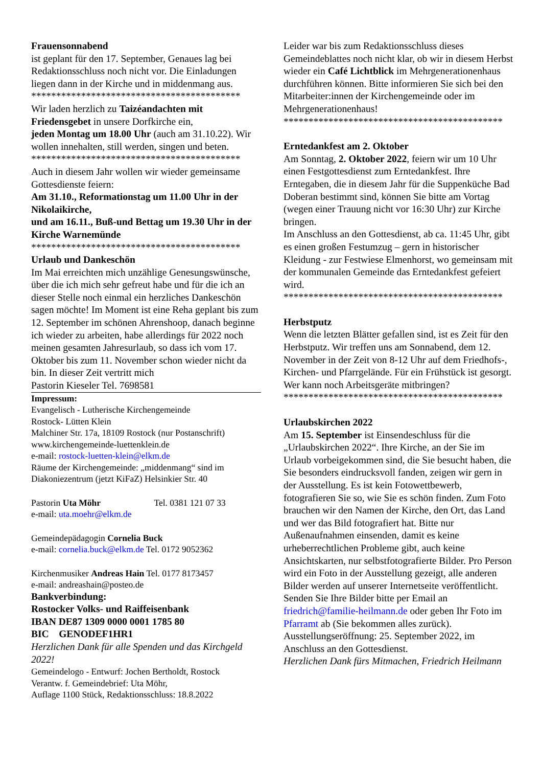Frauensonnabend
ist geplant für den 17. September, Genaues lag bei Redaktionsschluss noch nicht vor. Die Einladungen liegen dann in der Kirche und in middenmang aus.
******************************************
Wir laden herzlich zu Taizéandachten mit Friedensgebet in unsere Dorfkirche ein,
jeden Montag um 18.00 Uhr (auch am 31.10.22). Wir wollen innehalten, still werden, singen und beten.
******************************************
Auch in diesem Jahr wollen wir wieder gemeinsame Gottesdienste feiern:
Am 31.10., Reformationstag um 11.00 Uhr in der Nikolaikirche,
und am 16.11., Buß-und Bettag um 19.30 Uhr in der Kirche Warnemünde
******************************************
Urlaub und Dankeschön
Im Mai erreichten mich unzählige Genesungswünsche, über die ich mich sehr gefreut habe und für die ich an dieser Stelle noch einmal ein herzliches Dankeschön sagen möchte! Im Moment ist eine Reha geplant bis zum 12. September im schönen Ahrenshoop, danach beginne ich wieder zu arbeiten, habe allerdings für 2022 noch meinen gesamten Jahresurlaub, so dass ich vom 17. Oktober bis zum 11. November schon wieder nicht da bin. In dieser Zeit vertritt mich
Pastorin Kieseler Tel. 7698581
Impressum:
Evangelisch - Lutherische Kirchengemeinde
Rostock- Lütten Klein
Malchiner Str. 17a, 18109 Rostock (nur Postanschrift)
www.kirchengemeinde-luettenklein.de
e-mail: rostock-luetten-klein@elkm.de
Räume der Kirchengemeinde: „middenmang“ sind im Diakoniezentrum (jetzt KiFaZ) Helsinkier Str. 40
Pastorin Uta Möhr Tel. 0381 121 07 33
e-mail: uta.moehr@elkm.de
Gemeindepädagogin Cornelia Buck
e-mail: cornelia.buck@elkm.de Tel. 0172 9052362
Kirchenmusiker Andreas Hain Tel. 0177 8173457
e-mail: andreashain@posteo.de
Bankverbindung:
Rostocker Volks- und Raiffeisenbank
IBAN DE87 1309 0000 0001 1785 80
BIC GENODEF1HR1
Herzlichen Dank für alle Spenden und das Kirchgeld 2022!
Gemeindelogo - Entwurf: Jochen Bertholdt, Rostock
Verantw. f. Gemeindebrief: Uta Möhr,
Auflage 1100 Stück, Redaktionsschluss: 18.8.2022
Leider war bis zum Redaktionsschluss dieses Gemeindeblattes noch nicht klar, ob wir in diesem Herbst wieder ein Café Lichtblick im Mehrgenerationenhaus durchführen können. Bitte informieren Sie sich bei den Mitarbeiter:innen der Kirchengemeinde oder im Mehrgenerationenhaus!
********************************************
Erntedankfest am 2. Oktober
Am Sonntag, 2. Oktober 2022, feiern wir um 10 Uhr einen Festgottesdienst zum Erntedankfest. Ihre Erntegaben, die in diesem Jahr für die Suppenküche Bad Doberan bestimmt sind, können Sie bitte am Vortag (wegen einer Trauung nicht vor 16:30 Uhr) zur Kirche bringen.
Im Anschluss an den Gottesdienst, ab ca. 11:45 Uhr, gibt es einen großen Festumzug – gern in historischer Kleidung - zur Festwiese Elmenhorst, wo gemeinsam mit der kommunalen Gemeinde das Erntedankfest gefeiert wird.
********************************************
Herbstputz
Wenn die letzten Blätter gefallen sind, ist es Zeit für den Herbstputz. Wir treffen uns am Sonnabend, dem 12. November in der Zeit von 8-12 Uhr auf dem Friedhofs-, Kirchen- und Pfarrgelände. Für ein Frühstück ist gesorgt. Wer kann noch Arbeitsgeräte mitbringen?
********************************************
Urlaubskirchen 2022
Am 15. September ist Einsendeschluss für die „Urlaubskirchen 2022“. Ihre Kirche, an der Sie im Urlaub vorbeigekommen sind, die Sie besucht haben, die Sie besonders eindrucksvoll fanden, zeigen wir gern in der Ausstellung. Es ist kein Fotowettbewerb, fotografieren Sie so, wie Sie es schön finden. Zum Foto brauchen wir den Namen der Kirche, den Ort, das Land und wer das Bild fotografiert hat. Bitte nur Außenaufnahmen einsenden, damit es keine urheberrechtlichen Probleme gibt, auch keine Ansichtskarten, nur selbstfotografierte Bilder. Pro Person wird ein Foto in der Ausstellung gezeigt, alle anderen Bilder werden auf unserer Internetseite veröffentlicht. Senden Sie Ihre Bilder bitte per Email an friedrich@familie-heilmann.de oder geben Ihr Foto im Pfarramt ab (Sie bekommen alles zurück).
Ausstellungseröffnung: 25. September 2022, im Anschluss an den Gottesdienst.
Herzlichen Dank fürs Mitmachen, Friedrich Heilmann